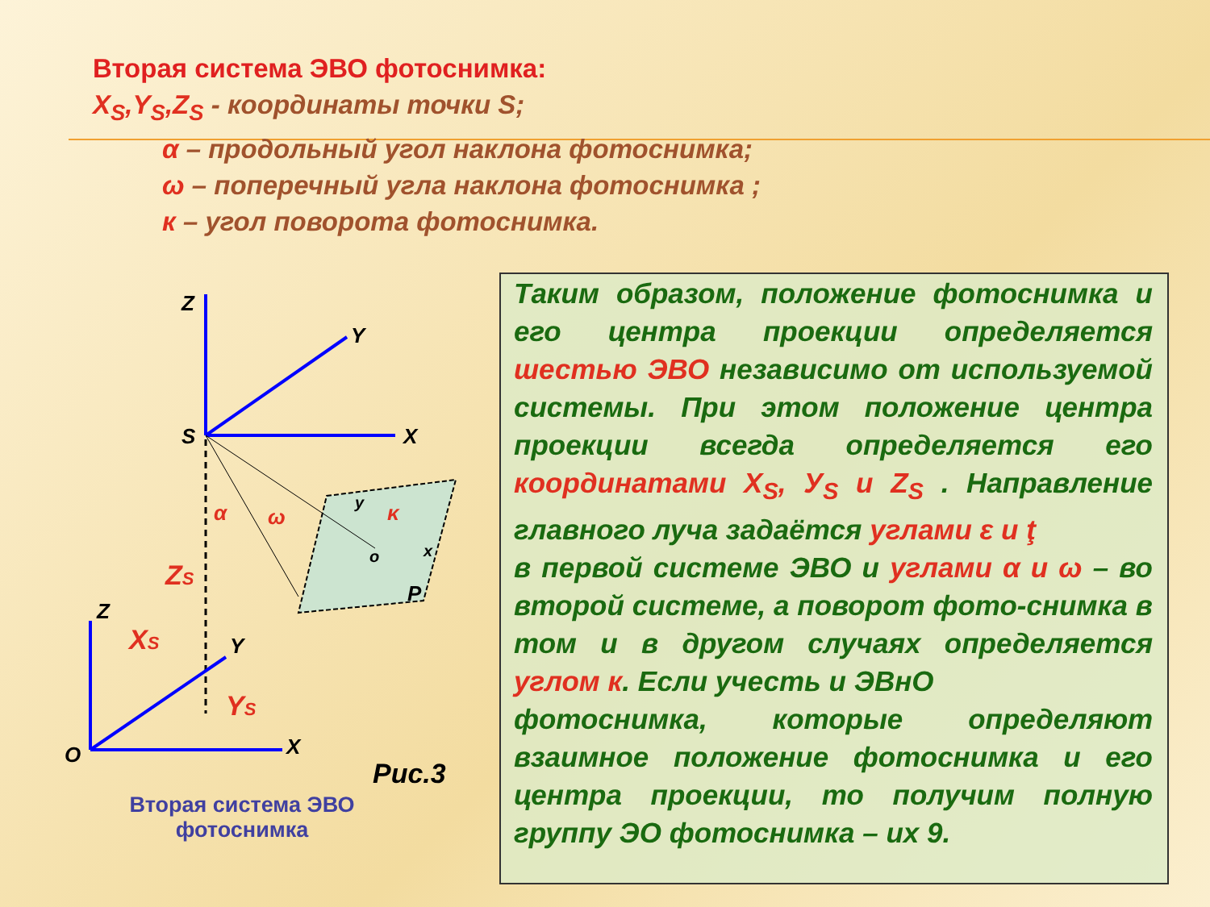Вторая система ЭВО фотоснимка:
X<sub>S</sub>,Y<sub>S</sub>,Z<sub>S</sub> - координаты точки S;
α – продольный угол наклона фотоснимка;
ω – поперечный угла наклона фотоснимка ;
к – угол поворота фотоснимка.
Z
Y
X
S
α
ω
κ
y
x
o
P
ZS
Z
Y
X
O
XS
YS
Рис.3
Вторая система ЭВО фотоснимка
Таким образом, положение фотоснимка и его центра проекции определяется шестью ЭВО независимо от используемой системы. При этом положение центра проекции всегда определяется его координатами X<sub>S</sub>, У<sub>S</sub> и Z<sub>S</sub> . Направление главного луча задаётся углами ε и ţ
в первой системе ЭВО и углами α и ω – во второй системе, а поворот фото-снимка в том и в другом случаях определяется углом к. Если учесть и ЭВнО
фотоснимка, которые определяют взаимное положение фотоснимка и его центра проекции, то получим полную группу ЭО фотоснимка – их 9.